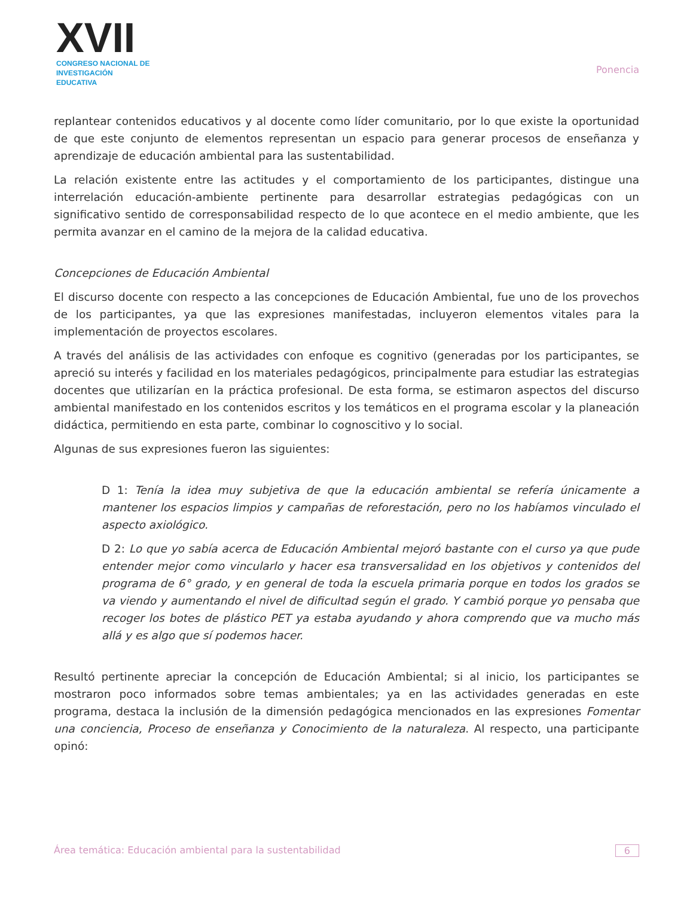XVII
CONGRESO NACIONAL DE
INVESTIGACIÓN EDUCATIVA
Ponencia
replantear contenidos educativos y al docente como líder comunitario, por lo que existe la oportunidad de que este conjunto de elementos representan un espacio para generar procesos de enseñanza y aprendizaje de educación ambiental para las sustentabilidad.
La relación existente entre las actitudes y el comportamiento de los participantes, distingue una interrelación educación-ambiente pertinente para desarrollar estrategias pedagógicas con un significativo sentido de corresponsabilidad respecto de lo que acontece en el medio ambiente, que les permita avanzar en el camino de la mejora de la calidad educativa.
Concepciones de Educación Ambiental
El discurso docente con respecto a las concepciones de Educación Ambiental, fue uno de los provechos de los participantes, ya que las expresiones manifestadas, incluyeron elementos vitales para la implementación de proyectos escolares.
A través del análisis de las actividades con enfoque es cognitivo (generadas por los participantes, se apreció su interés y facilidad en los materiales pedagógicos, principalmente para estudiar las estrategias docentes que utilizarían en la práctica profesional. De esta forma, se estimaron aspectos del discurso ambiental manifestado en los contenidos escritos y los temáticos en el programa escolar y la planeación didáctica, permitiendo en esta parte, combinar lo cognoscitivo y lo social.
Algunas de sus expresiones fueron las siguientes:
D 1: Tenía la idea muy subjetiva de que la educación ambiental se refería únicamente a mantener los espacios limpios y campañas de reforestación, pero no los habíamos vinculado el aspecto axiológico.
D 2: Lo que yo sabía acerca de Educación Ambiental mejoró bastante con el curso ya que pude entender mejor como vincularlo y hacer esa transversalidad en los objetivos y contenidos del programa de 6° grado, y en general de toda la escuela primaria porque en todos los grados se va viendo y aumentando el nivel de dificultad según el grado. Y cambió porque yo pensaba que recoger los botes de plástico PET ya estaba ayudando y ahora comprendo que va mucho más allá y es algo que sí podemos hacer.
Resultó pertinente apreciar la concepción de Educación Ambiental; si al inicio, los participantes se mostraron poco informados sobre temas ambientales; ya en las actividades generadas en este programa, destaca la inclusión de la dimensión pedagógica mencionados en las expresiones Fomentar una conciencia, Proceso de enseñanza y Conocimiento de la naturaleza. Al respecto, una participante opinó:
Área temática: Educación ambiental para la sustentabilidad
6